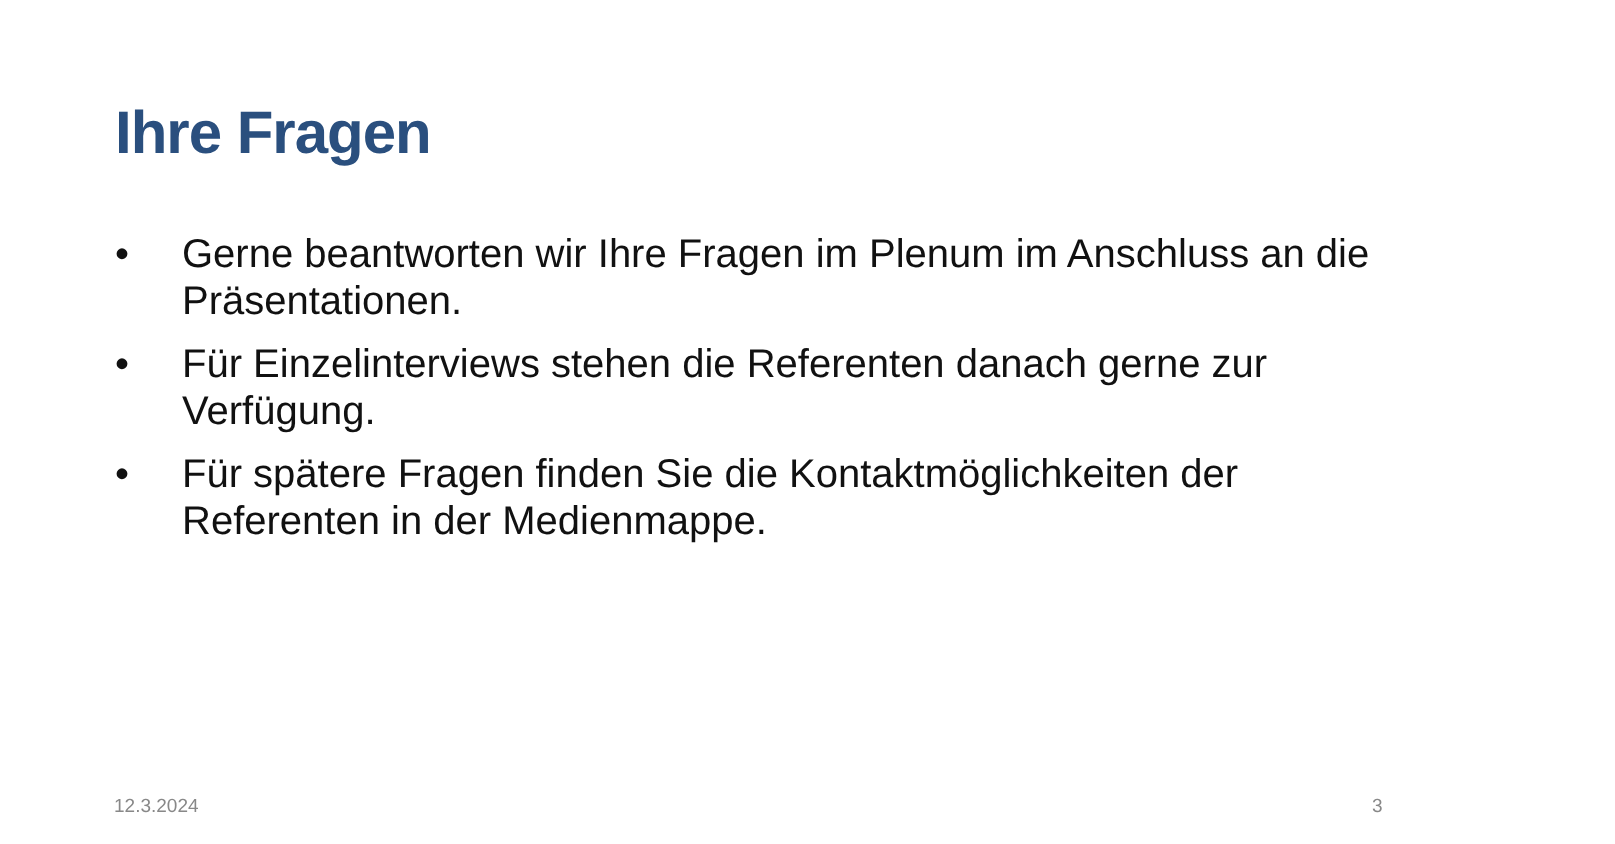Ihre Fragen
• Gerne beantworten wir Ihre Fragen im Plenum im Anschluss an die Präsentationen.
• Für Einzelinterviews stehen die Referenten danach gerne zur Verfügung.
• Für spätere Fragen finden Sie die Kontaktmöglichkeiten der Referenten in der Medienmappe.
12.3.2024 3